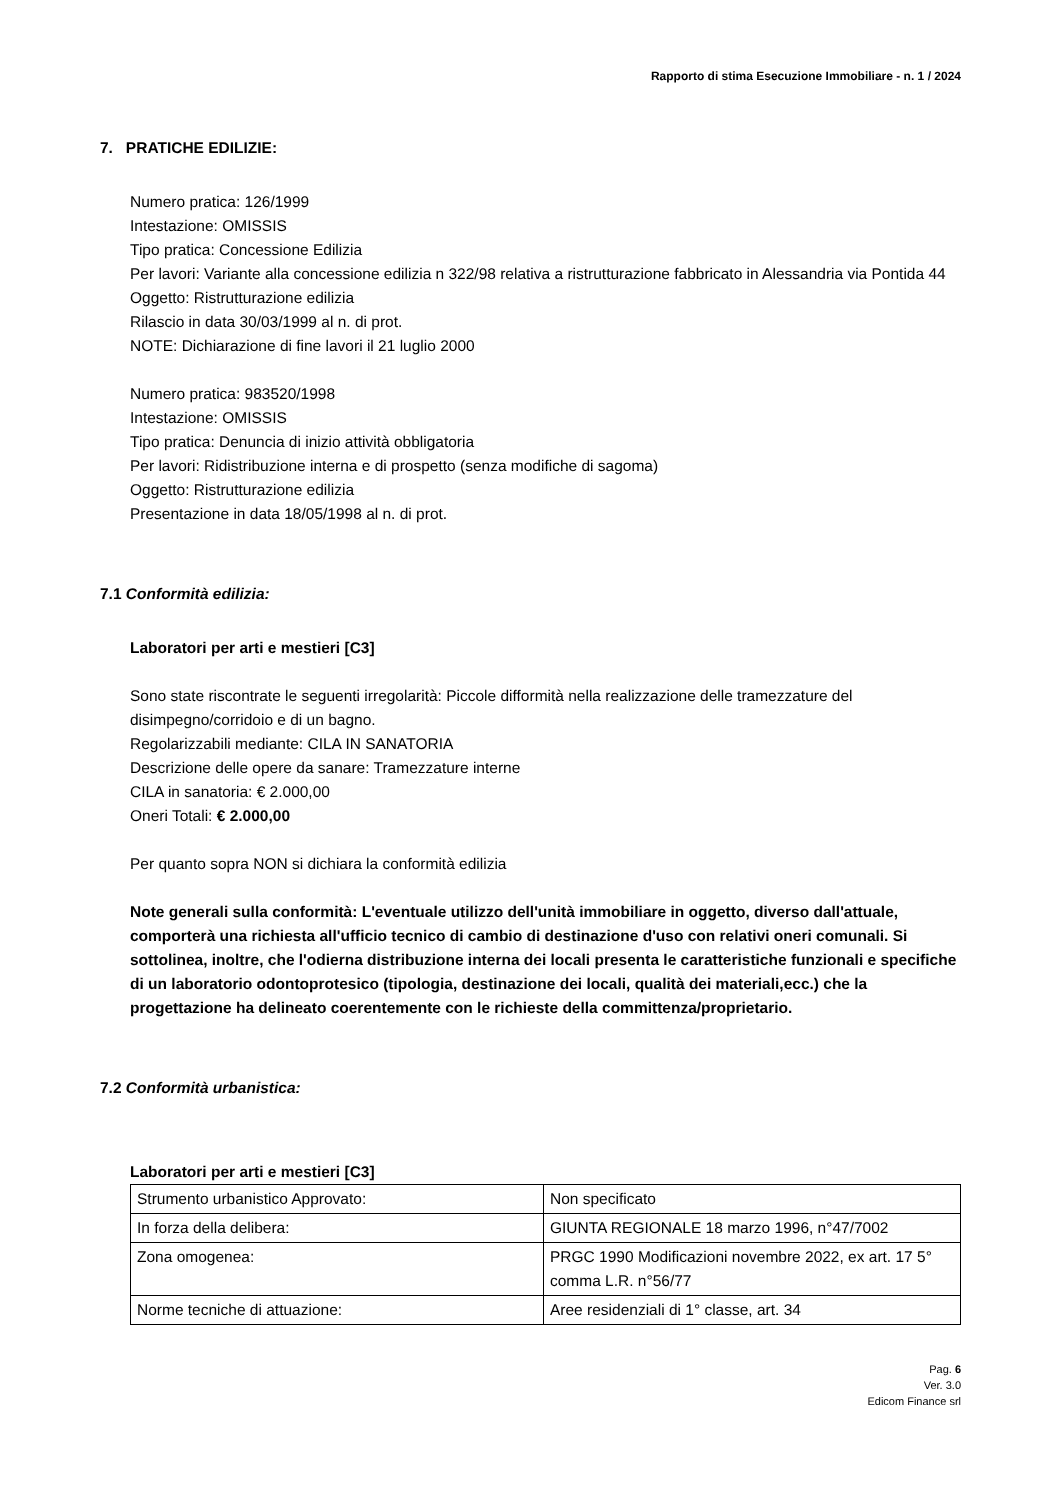Rapporto di stima Esecuzione Immobiliare - n. 1 / 2024
7. PRATICHE EDILIZIE:
Numero pratica: 126/1999
Intestazione: OMISSIS
Tipo pratica: Concessione Edilizia
Per lavori: Variante alla concessione edilizia n 322/98 relativa a ristrutturazione fabbricato in Alessandria via Pontida 44
Oggetto: Ristrutturazione edilizia
Rilascio in data 30/03/1999 al n. di prot.
NOTE: Dichiarazione di fine lavori il 21 luglio 2000
Numero pratica: 983520/1998
Intestazione: OMISSIS
Tipo pratica: Denuncia di inizio attività obbligatoria
Per lavori: Ridistribuzione interna e di prospetto (senza modifiche di sagoma)
Oggetto: Ristrutturazione edilizia
Presentazione in data 18/05/1998 al n. di prot.
7.1 Conformità edilizia:
Laboratori per arti e mestieri [C3]
Sono state riscontrate le seguenti irregolarità: Piccole difformità nella realizzazione delle tramezzature del disimpegno/corridoio e di un bagno.
Regolarizzabili mediante: CILA IN SANATORIA
Descrizione delle opere da sanare: Tramezzature interne
CILA in sanatoria: € 2.000,00
Oneri Totali: € 2.000,00
Per quanto sopra NON si dichiara la conformità edilizia
Note generali sulla conformità: L'eventuale utilizzo dell'unità immobiliare in oggetto, diverso dall'attuale, comporterà una richiesta all'ufficio tecnico di cambio di destinazione d'uso con relativi oneri comunali. Si sottolinea, inoltre, che l'odierna distribuzione interna dei locali presenta le caratteristiche funzionali e specifiche di un laboratorio odontoprotesico (tipologia, destinazione dei locali, qualità dei materiali,ecc.) che la progettazione ha delineato coerentemente con le richieste della committenza/proprietario.
7.2 Conformità urbanistica:
Laboratori per arti e mestieri [C3]
| Strumento urbanistico Approvato: | Non specificato |
| In forza della delibera: | GIUNTA REGIONALE 18 marzo 1996, n°47/7002 |
| Zona omogenea: | PRGC 1990 Modificazioni novembre 2022, ex art. 17 5° comma L.R. n°56/77 |
| Norme tecniche di attuazione: | Aree residenziali di 1° classe, art. 34 |
Pag. 6
Ver. 3.0
Edicom Finance srl